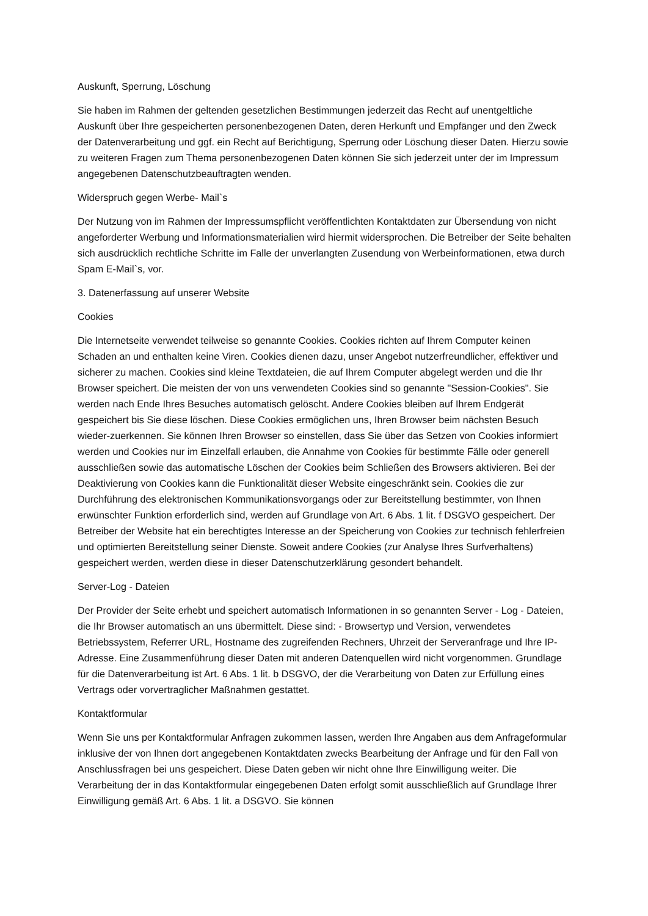Auskunft, Sperrung, Löschung
Sie haben im Rahmen der geltenden gesetzlichen Bestimmungen jederzeit das Recht auf unentgeltliche Auskunft über Ihre gespeicherten personenbezogenen Daten, deren Herkunft und Empfänger und den Zweck der Datenverarbeitung und ggf. ein Recht auf Berichtigung, Sperrung oder Löschung dieser Daten. Hierzu sowie zu weiteren Fragen zum Thema personenbezogenen Daten können Sie sich jederzeit unter der im Impressum angegebenen Datenschutzbeauftragten wenden.
Widerspruch gegen Werbe- Mail`s
Der Nutzung von im Rahmen der Impressumspflicht veröffentlichten Kontaktdaten zur Übersendung von nicht angeforderter Werbung und Informationsmaterialien wird hiermit widersprochen. Die Betreiber der Seite behalten sich ausdrücklich rechtliche Schritte im Falle der unverlangten Zusendung von Werbeinformationen, etwa durch Spam E-Mail`s, vor.
3. Datenerfassung auf unserer Website
Cookies
Die Internetseite verwendet teilweise so genannte Cookies. Cookies richten auf Ihrem Computer keinen Schaden an und enthalten keine Viren. Cookies dienen dazu, unser Angebot nutzerfreundlicher, effektiver und sicherer zu machen. Cookies sind kleine Textdateien, die auf Ihrem Computer abgelegt werden und die Ihr Browser speichert. Die meisten der von uns verwendeten Cookies sind so genannte "Session-Cookies". Sie werden nach Ende Ihres Besuches automatisch gelöscht. Andere Cookies bleiben auf Ihrem Endgerät gespeichert bis Sie diese löschen. Diese Cookies ermöglichen uns, Ihren Browser beim nächsten Besuch wieder-zuerkennen. Sie können Ihren Browser so einstellen, dass Sie über das Setzen von Cookies informiert werden und Cookies nur im Einzelfall erlauben, die Annahme von Cookies für bestimmte Fälle oder generell ausschließen sowie das automatische Löschen der Cookies beim Schließen des Browsers aktivieren. Bei der Deaktivierung von Cookies kann die Funktionalität dieser Website eingeschränkt sein. Cookies die zur Durchführung des elektronischen Kommunikationsvorgangs oder zur Bereitstellung bestimmter, von Ihnen erwünschter Funktion erforderlich sind, werden auf Grundlage von Art. 6 Abs. 1 lit. f DSGVO gespeichert. Der Betreiber der Website hat ein berechtigtes Interesse an der Speicherung von Cookies zur technisch fehlerfreien und optimierten Bereitstellung seiner Dienste. Soweit andere Cookies (zur Analyse Ihres Surfverhaltens) gespeichert werden, werden diese in dieser Datenschutzerklärung gesondert behandelt.
Server-Log - Dateien
Der Provider der Seite erhebt und speichert automatisch Informationen in so genannten Server - Log - Dateien, die Ihr Browser automatisch an uns übermittelt. Diese sind: - Browsertyp und Version, verwendetes Betriebssystem, Referrer URL, Hostname des zugreifenden Rechners, Uhrzeit der Serveranfrage und Ihre IP-Adresse. Eine Zusammenführung dieser Daten mit anderen Datenquellen wird nicht vorgenommen. Grundlage für die Datenverarbeitung ist Art. 6 Abs. 1 lit. b DSGVO, der die Verarbeitung von Daten zur Erfüllung eines Vertrags oder vorvertraglicher Maßnahmen gestattet.
Kontaktformular
Wenn Sie uns per Kontaktformular Anfragen zukommen lassen, werden Ihre Angaben aus dem Anfrageformular inklusive der von Ihnen dort angegebenen Kontaktdaten zwecks Bearbeitung der Anfrage und für den Fall von Anschlussfragen bei uns gespeichert. Diese Daten geben wir nicht ohne Ihre Einwilligung weiter. Die Verarbeitung der in das Kontaktformular eingegebenen Daten erfolgt somit ausschließlich auf Grundlage Ihrer Einwilligung gemäß Art. 6 Abs. 1 lit. a DSGVO. Sie können